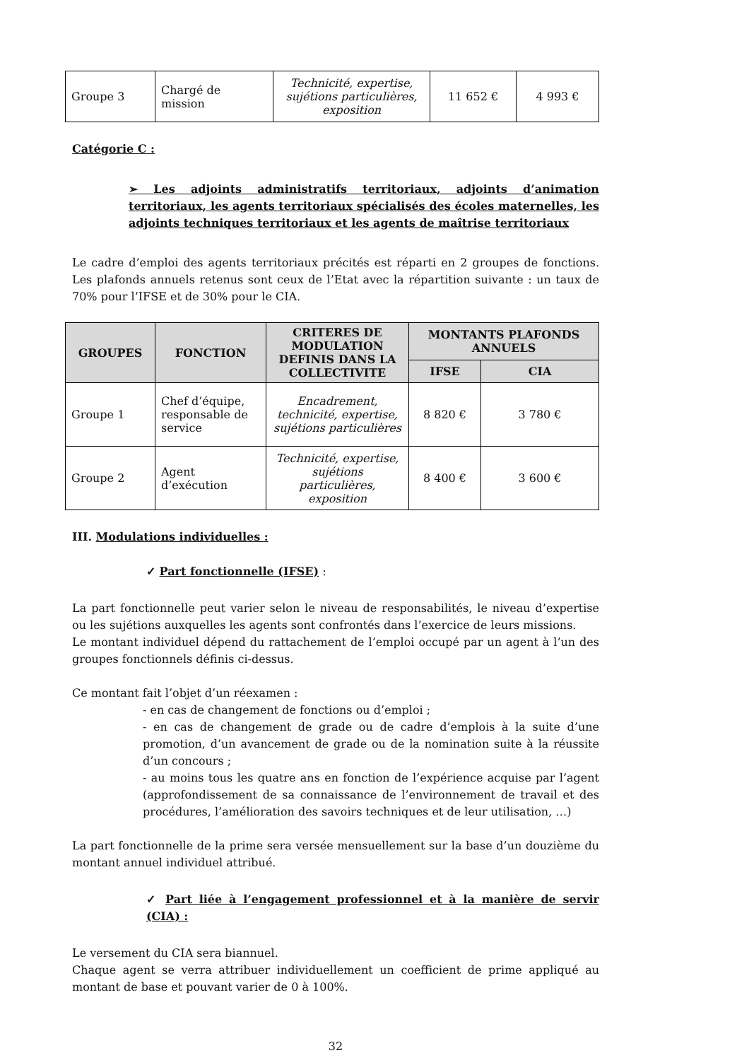| Groupe 3 | Chargé de mission | Technicité, expertise, sujétions particulières, exposition | 11 652 € | 4 993 € |
Catégorie C :
➢ Les adjoints administratifs territoriaux, adjoints d’animation territoriaux, les agents territoriaux spécialisés des écoles maternelles, les adjoints techniques territoriaux et les agents de maîtrise territoriaux
Le cadre d’emploi des agents territoriaux précités est réparti en 2 groupes de fonctions. Les plafonds annuels retenus sont ceux de l’Etat avec la répartition suivante : un taux de 70% pour l’IFSE et de 30% pour le CIA.
| GROUPES | FONCTION | CRITERES DE MODULATION DEFINIS DANS LA COLLECTIVITE | MONTANTS PLAFONDS ANNUELS | |
| --- | --- | --- | --- | --- |
| | | | IFSE | CIA |
| Groupe 1 | Chef d’équipe, responsable de service | Encadrement, technicité, expertise, sujétions particulières | 8 820 € | 3 780 € |
| Groupe 2 | Agent d’exécution | Technicité, expertise, sujétions particulières, exposition | 8 400 € | 3 600 € |
III. Modulations individuelles :
✓ Part fonctionnelle (IFSE) :
La part fonctionnelle peut varier selon le niveau de responsabilités, le niveau d’expertise ou les sujétions auxquelles les agents sont confrontés dans l’exercice de leurs missions.
Le montant individuel dépend du rattachement de l’emploi occupé par un agent à l’un des groupes fonctionnels définis ci-dessus.
Ce montant fait l’objet d’un réexamen :
- en cas de changement de fonctions ou d’emploi ;
- en cas de changement de grade ou de cadre d’emplois à la suite d’une promotion, d’un avancement de grade ou de la nomination suite à la réussite d’un concours ;
- au moins tous les quatre ans en fonction de l’expérience acquise par l’agent (approfondissement de sa connaissance de l’environnement de travail et des procédures, l’amélioration des savoirs techniques et de leur utilisation, …)
La part fonctionnelle de la prime sera versée mensuellement sur la base d’un douzième du montant annuel individuel attribué.
✓ Part liée à l’engagement professionnel et à la manière de servir (CIA) :
Le versement du CIA sera biannuel.
Chaque agent se verra attribuer individuellement un coefficient de prime appliqué au montant de base et pouvant varier de 0 à 100%.
32